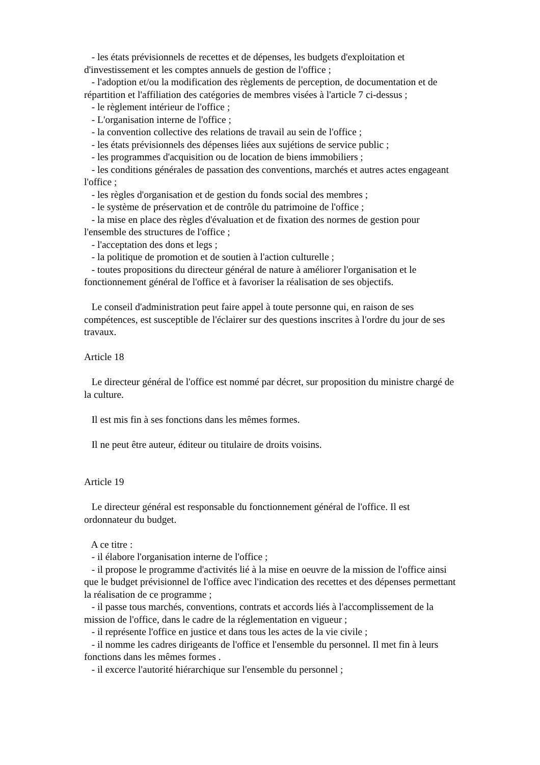- les états prévisionnels de recettes et de dépenses, les budgets d'exploitation et d'investissement et les comptes annuels de gestion de l'office ;
- l'adoption et/ou la modification des règlements de perception, de documentation et de répartition et l'affiliation des catégories de membres visées à l'article 7 ci-dessus ;
- le règlement intérieur de l'office ;
- L'organisation interne de l'office ;
- la convention collective des relations de travail au sein de l'office ;
- les états prévisionnels des dépenses liées aux sujétions de service public ;
- les programmes d'acquisition ou de location de biens immobiliers ;
- les conditions générales de passation des conventions, marchés et autres actes engageant l'office ;
- les règles d'organisation et de gestion du fonds social des membres ;
- le système de préservation et de contrôle du patrimoine de l'office ;
- la mise en place des règles d'évaluation et de fixation des normes de gestion pour l'ensemble des structures de l'office ;
- l'acceptation des dons et legs ;
- la politique de promotion et de soutien à l'action culturelle ;
- toutes propositions du directeur général de nature à améliorer l'organisation et le fonctionnement général de l'office et à favoriser la réalisation de ses objectifs.
Le conseil d'administration peut faire appel à toute personne qui, en raison de ses compétences, est susceptible de l'éclairer sur des questions inscrites à l'ordre du jour de ses travaux.
Article 18
Le directeur général de l'office est nommé par décret, sur proposition du ministre chargé de la culture.
Il est mis fin à ses fonctions dans les mêmes formes.
Il ne peut être auteur, éditeur ou titulaire de droits voisins.
Article 19
Le directeur général est responsable du fonctionnement général de l'office. Il est ordonnateur du budget.
A ce titre :
- il élabore l'organisation interne de l'office ;
- il propose le programme d'activités lié à la mise en oeuvre de la mission de l'office ainsi que le budget prévisionnel de l'office avec l'indication des recettes et des dépenses permettant la réalisation de ce programme ;
- il passe tous marchés, conventions, contrats et accords liés à l'accomplissement de la mission de l'office, dans le cadre de la réglementation en vigueur ;
- il représente l'office en justice et dans tous les actes de la vie civile ;
- il nomme les cadres dirigeants de l'office et l'ensemble du personnel. Il met fin à leurs fonctions dans les mêmes formes .
- il excerce l'autorité hiérarchique sur l'ensemble du personnel ;